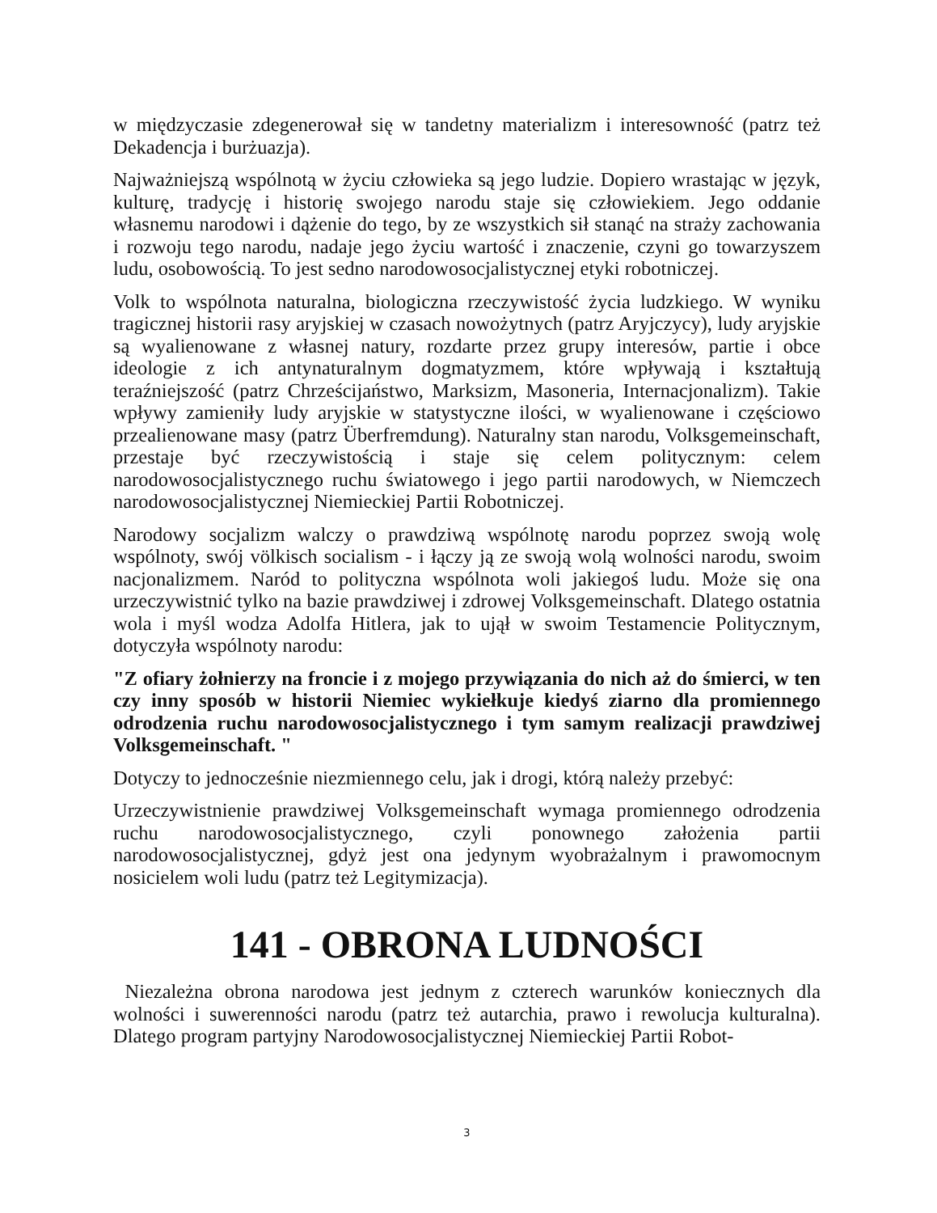w międzyczasie zdegenerował się w tandetny materializm i interesowność (patrz też Dekadencja i burżuazja).
Najważniejszą wspólnotą w życiu człowieka są jego ludzie. Dopiero wrastając w język, kulturę, tradycję i historię swojego narodu staje się człowiekiem. Jego oddanie własnemu narodowi i dążenie do tego, by ze wszystkich sił stanąć na straży zachowania i rozwoju tego narodu, nadaje jego życiu wartość i znaczenie, czyni go towarzyszem ludu, osobowością. To jest sedno narodowosocjalistycznej etyki robotniczej.
Volk to wspólnota naturalna, biologiczna rzeczywistość życia ludzkiego. W wyniku tragicznej historii rasy aryjskiej w czasach nowożytnych (patrz Aryjczycy), ludy aryjskie są wyalienowane z własnej natury, rozdarte przez grupy interesów, partie i obce ideologie z ich antynaturalnym dogmatyzmem, które wpływają i kształtują teraźniejszość (patrz Chrześcijaństwo, Marksizm, Masoneria, Internacjonalizm). Takie wpływy zamieniły ludy aryjskie w statystyczne ilości, w wyalienowane i częściowo przealienowane masy (patrz Überfremdung). Naturalny stan narodu, Volksgemeinschaft, przestaje być rzeczywistością i staje się celem politycznym: celem narodowosocjalistycznego ruchu światowego i jego partii narodowych, w Niemczech narodowosocjalistycznej Niemieckiej Partii Robotniczej.
Narodowy socjalizm walczy o prawdziwą wspólnotę narodu poprzez swoją wolę wspólnoty, swój völkisch socialism - i łączy ją ze swoją wolą wolności narodu, swoim nacjonalizmem. Naród to polityczna wspólnota woli jakiegoś ludu. Może się ona urzeczywistnić tylko na bazie prawdziwej i zdrowej Volksgemeinschaft. Dlatego ostatnia wola i myśl wodza Adolfa Hitlera, jak to ujął w swoim Testamencie Politycznym, dotyczyła wspólnoty narodu:
"Z ofiary żołnierzy na froncie i z mojego przywiązania do nich aż do śmierci, w ten czy inny sposób w historii Niemiec wykiełkuje kiedyś ziarno dla promiennego odrodzenia ruchu narodowosocjalistycznego i tym samym realizacji prawdziwej Volksgemeinschaft. "
Dotyczy to jednocześnie niezmiennego celu, jak i drogi, którą należy przebyć:
Urzeczywistnienie prawdziwej Volksgemeinschaft wymaga promiennego odrodzenia ruchu narodowosocjalistycznego, czyli ponownego założenia partii narodowosocjalistycznej, gdyż jest ona jedynym wyobrażalnym i prawomocnym nosicielem woli ludu (patrz też Legitymizacja).
141 - OBRONA LUDNOŚCI
Niezależna obrona narodowa jest jednym z czterech warunków koniecznych dla wolności i suwerenności narodu (patrz też autarchia, prawo i rewolucja kulturalna). Dlatego program partyjny Narodowosocjalistycznej Niemieckiej Partii Robot-
3